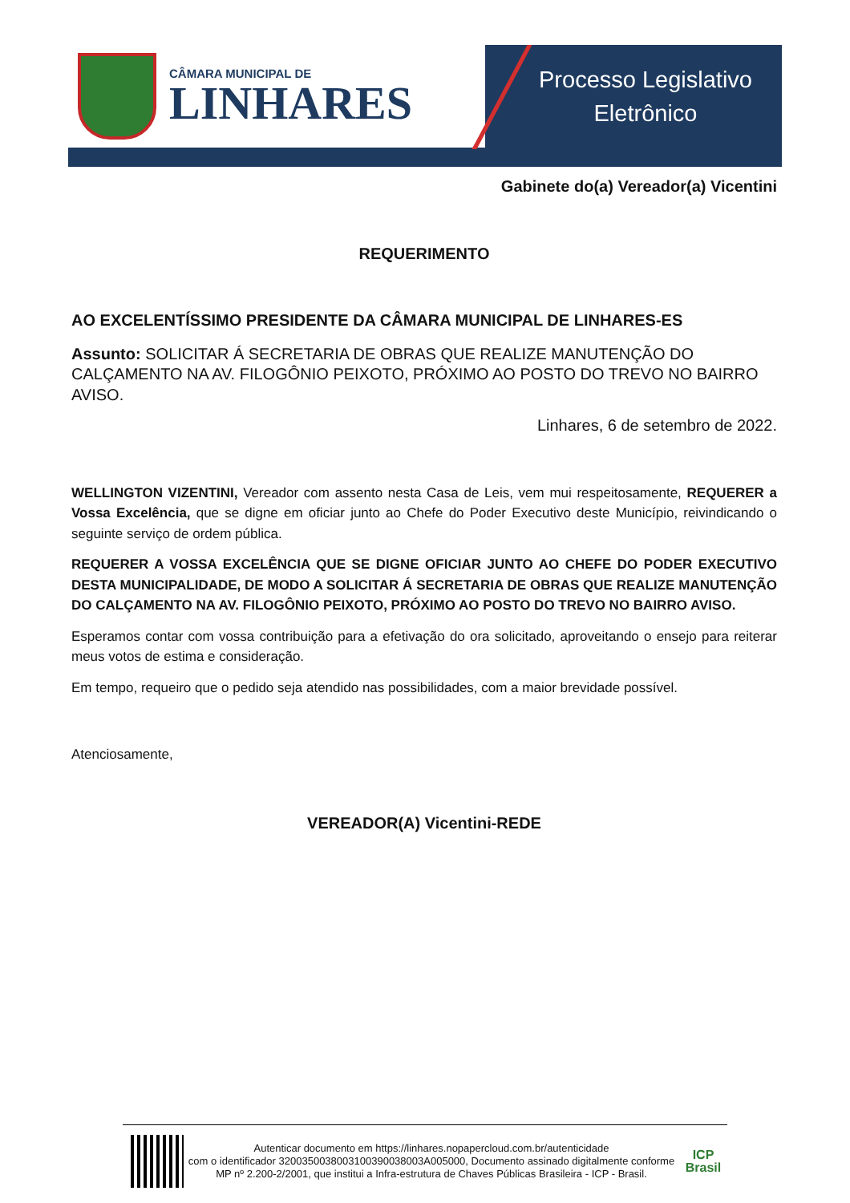CÂMARA MUNICIPAL DE
LINHARES
Processo Legislativo
Eletrônico
Gabinete do(a) Vereador(a) Vicentini
REQUERIMENTO
AO EXCELENTÍSSIMO PRESIDENTE DA CÂMARA MUNICIPAL DE LINHARES-ES
Assunto: SOLICITAR Á SECRETARIA DE OBRAS QUE REALIZE MANUTENÇÃO DO CALÇAMENTO NA AV. FILOGÔNIO PEIXOTO, PRÓXIMO AO POSTO DO TREVO NO BAIRRO AVISO.
Linhares, 6 de setembro de 2022.
WELLINGTON VIZENTINI, Vereador com assento nesta Casa de Leis, vem mui respeitosamente, REQUERER a Vossa Excelência, que se digne em oficiar junto ao Chefe do Poder Executivo deste Município, reivindicando o seguinte serviço de ordem pública.
REQUERER A VOSSA EXCELÊNCIA QUE SE DIGNE OFICIAR JUNTO AO CHEFE DO PODER EXECUTIVO DESTA MUNICIPALIDADE, DE MODO A SOLICITAR Á SECRETARIA DE OBRAS QUE REALIZE MANUTENÇÃO DO CALÇAMENTO NA AV. FILOGÔNIO PEIXOTO, PRÓXIMO AO POSTO DO TREVO NO BAIRRO AVISO.
Esperamos contar com vossa contribuição para a efetivação do ora solicitado, aproveitando o ensejo para reiterar meus votos de estima e consideração.
Em tempo, requeiro que o pedido seja atendido nas possibilidades, com a maior brevidade possível.
Atenciosamente,
VEREADOR(A) Vicentini-REDE
Autenticar documento em https://linhares.nopapercloud.com.br/autenticidade
com o identificador 320035003800310039003800​3A005000, Documento assinado digitalmente conforme MP nº 2.200-2/2001, que institui a Infra-estrutura de Chaves Públicas Brasileira - ICP - Brasil.
ICP
Brasil